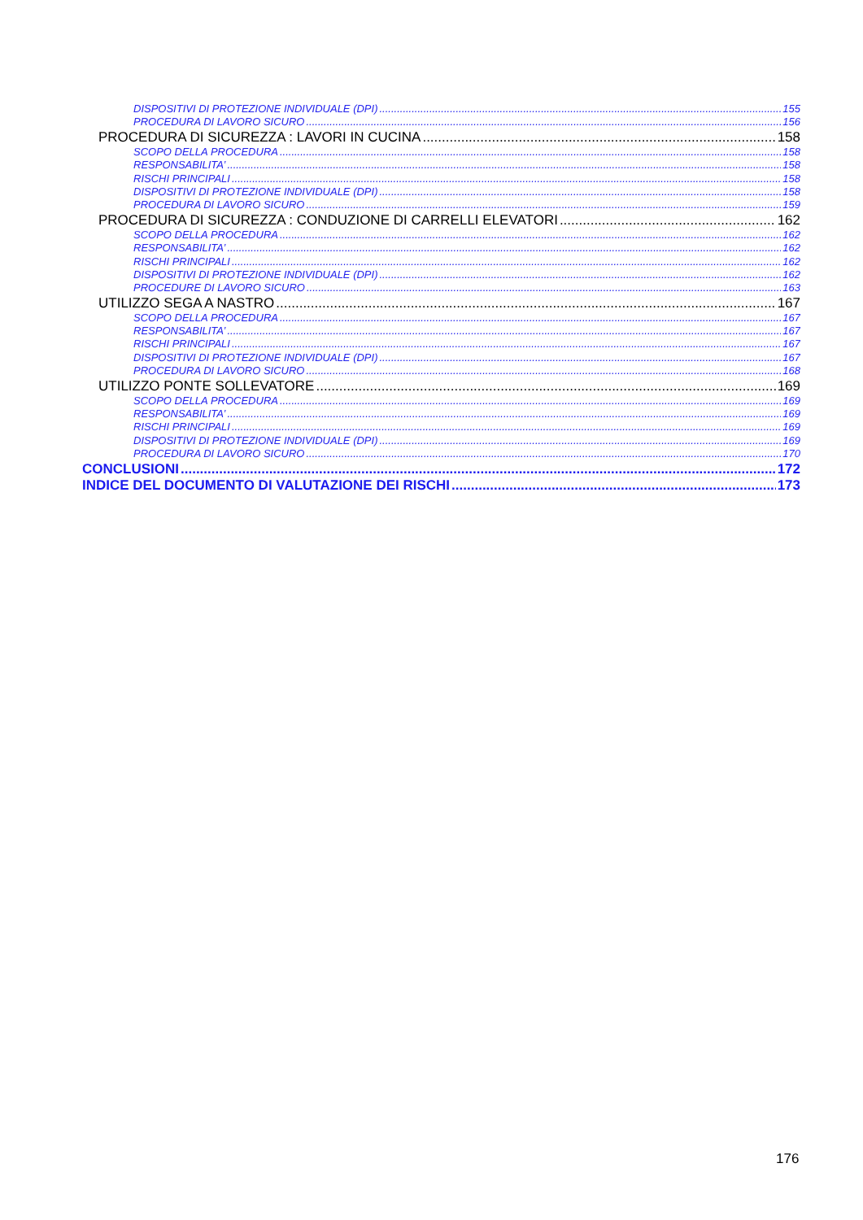DISPOSITIVI DI PROTEZIONE INDIVIDUALE (DPI) 155
PROCEDURA DI LAVORO SICURO 156
PROCEDURA DI SICUREZZA : LAVORI IN CUCINA 158
SCOPO DELLA PROCEDURA 158
RESPONSABILITA’ 158
RISCHI PRINCIPALI 158
DISPOSITIVI DI PROTEZIONE INDIVIDUALE (DPI) 158
PROCEDURA DI LAVORO SICURO 159
PROCEDURA DI SICUREZZA : CONDUZIONE DI CARRELLI ELEVATORI 162
SCOPO DELLA PROCEDURA 162
RESPONSABILITA’ 162
RISCHI PRINCIPALI 162
DISPOSITIVI DI PROTEZIONE INDIVIDUALE (DPI) 162
PROCEDURE DI LAVORO SICURO 163
UTILIZZO SEGA A NASTRO 167
SCOPO DELLA PROCEDURA 167
RESPONSABILITA’ 167
RISCHI PRINCIPALI 167
DISPOSITIVI DI PROTEZIONE INDIVIDUALE (DPI) 167
PROCEDURA DI LAVORO SICURO 168
UTILIZZO PONTE SOLLEVATORE 169
SCOPO DELLA PROCEDURA 169
RESPONSABILITA’ 169
RISCHI PRINCIPALI 169
DISPOSITIVI DI PROTEZIONE INDIVIDUALE (DPI) 169
PROCEDURA DI LAVORO SICURO 170
CONCLUSIONI 172
INDICE DEL DOCUMENTO DI VALUTAZIONE DEI RISCHI 173
176